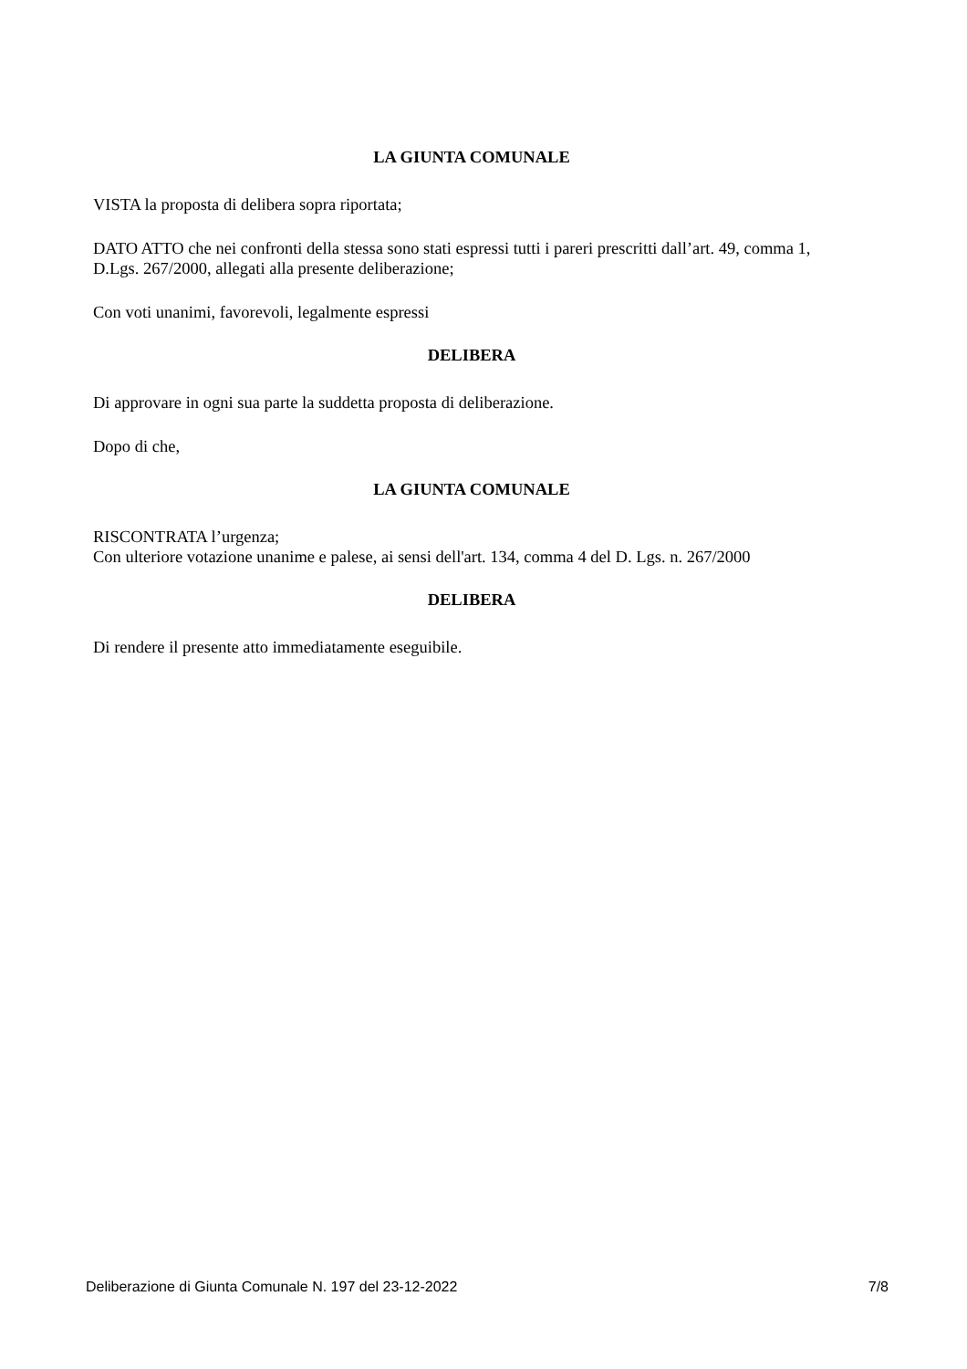LA GIUNTA COMUNALE
VISTA la proposta di delibera sopra riportata;
DATO ATTO che nei confronti della stessa sono stati espressi tutti i pareri prescritti dall’art. 49, comma 1, D.Lgs. 267/2000, allegati alla presente deliberazione;
Con voti unanimi, favorevoli, legalmente espressi
DELIBERA
Di approvare in ogni sua parte la suddetta proposta di deliberazione.
Dopo di che,
LA GIUNTA COMUNALE
RISCONTRATA l’urgenza;
Con ulteriore votazione unanime e palese, ai sensi dell'art. 134, comma 4 del D. Lgs. n. 267/2000
DELIBERA
Di rendere il presente atto immediatamente eseguibile.
Deliberazione di Giunta Comunale N. 197 del 23-12-2022 7/8